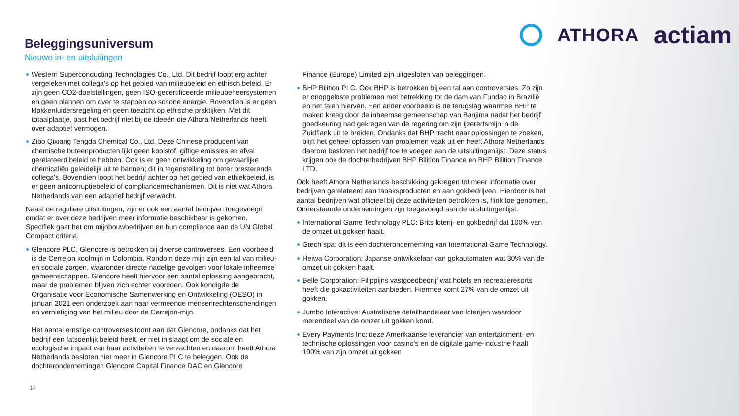ATHORA actiam
Beleggingsuniversum
Nieuwe in- en uitsluitingen
Western Superconducting Technologies Co., Ltd. Dit bedrijf loopt erg achter vergeleken met collega’s op het gebied van milieubeleid en ethisch beleid. Er zijn geen CO2-doelstellingen, geen ISO-gecertificeerde milieubeheersystemen en geen plannen om over te stappen op schone energie. Bovendien is er geen klokkenluidersregeling en geen toezicht op ethische praktijken. Met dit totaalplaatje, past het bedrijf niet bij de ideeën die Athora Netherlands heeft over adaptief vermogen.
Zibo Qixiang Tengda Chemical Co., Ltd. Deze Chinese producent van chemische buteenproducten lijkt geen koolstof, giftige emissies en afval gerelateerd beleid te hebben. Ook is er geen ontwikkeling om gevaarlijke chemicaliën geleidelijk uit te bannen; dit in tegenstelling tot beter presterende collega's. Bovendien loopt het bedrijf achter op het gebied van ethiekbeleid, is er geen anticorruptiebeleid of compliancemechanismen. Dit is niet wat Athora Netherlands van een adaptief bedrijf verwacht.
Naast de reguliere uitsluitingen, zijn er ook een aantal bedrijven toegevoegd omdat er over deze bedrijven meer informatie beschikbaar is gekomen. Specifiek gaat het om mijnbouwbedrijven en hun compliance aan de UN Global Compact criteria.
Glencore PLC. Glencore is betrokken bij diverse controverses. Een voorbeeld is de Cerrejon koolmijn in Colombia. Rondom deze mijn zijn een tal van milieu- en sociale zorgen, waaronder directe nadelige gevolgen voor lokale inheemse gemeenschappen. Glencore heeft hiervoor een aantal oplossing aangebracht, maar de problemen blijven zich echter voordoen. Ook kondigde de Organisatie voor Economische Samenwerking en Ontwikkeling (OESO) in januari 2021 een onderzoek aan naar vermeende mensenrechtenschendingen en vernietiging van het milieu door de Cerrejon-mijn.
Het aantal ernstige controverses toont aan dat Glencore, ondanks dat het bedrijf een fatsoenlijk beleid heeft, er niet in slaagt om de sociale en ecologische impact van haar activiteiten te verzachten en daarom heeft Athora Netherlands besloten niet meer in Glencore PLC te beleggen. Ook de dochterondernemingen Glencore Capital Finance DAC en Glencore
Finance (Europe) Limited zijn uitgesloten van beleggingen.
BHP Bilition PLC. Ook BHP is betrokken bij een tal aan controversies. Zo zijn er onopgeloste problemen met betrekking tot de dam van Fundao in Brazilië en het falen hiervan. Een ander voorbeeld is de terugslag waarmee BHP te maken kreeg door de inheemse gemeenschap van Banjima nadat het bedrijf goedkeuring had gekregen van de regering om zijn ijzerertsmijn in de Zuidflank uit te breiden. Ondanks dat BHP tracht naar oplossingen te zoeken, blijft het geheel oplossen van problemen vaak uit en heeft Athora Netherlands daarom besloten het bedrijf toe te voegen aan de uitsluitingenlijst. Deze status krijgen ook de dochterbedrijven BHP Bilition Finance en BHP Bilition Finance LTD.
Ook heeft Athora Netherlands beschikking gekregen tot meer informatie over bedrijven gerelateerd aan tabaksproducten en aan gokbedrijven. Hierdoor is het aantal bedrijven wat officieel bij deze activiteiten betrokken is, flink toe genomen. Onderstaande ondernemingen zijn toegevoegd aan de uitsluitingenlijst.
International Game Technology PLC: Brits loterij- en gokbedrijf dat 100% van de omzet uit gokken haalt.
Gtech spa: dit is een dochteronderneming van International Game Technology.
Heiwa Corporation: Japanse ontwikkelaar van gokautomaten wat 30% van de omzet uit gokken haalt.
Belle Corporation: Filippijns vastgoedbedrijf wat hotels en recreatieresorts heeft die gokactiviteiten aanbieden. Hiermee komt 27% van de omzet uit gokken.
Jumbo Interactive: Australische detailhandelaar van loterijen waardoor merendeel van de omzet uit gokken komt.
Every Payments Inc: deze Amerikaanse leverancier van entertainment- en technische oplossingen voor casino's en de digitale game-industrie haalt 100% van zijn omzet uit gokken
14